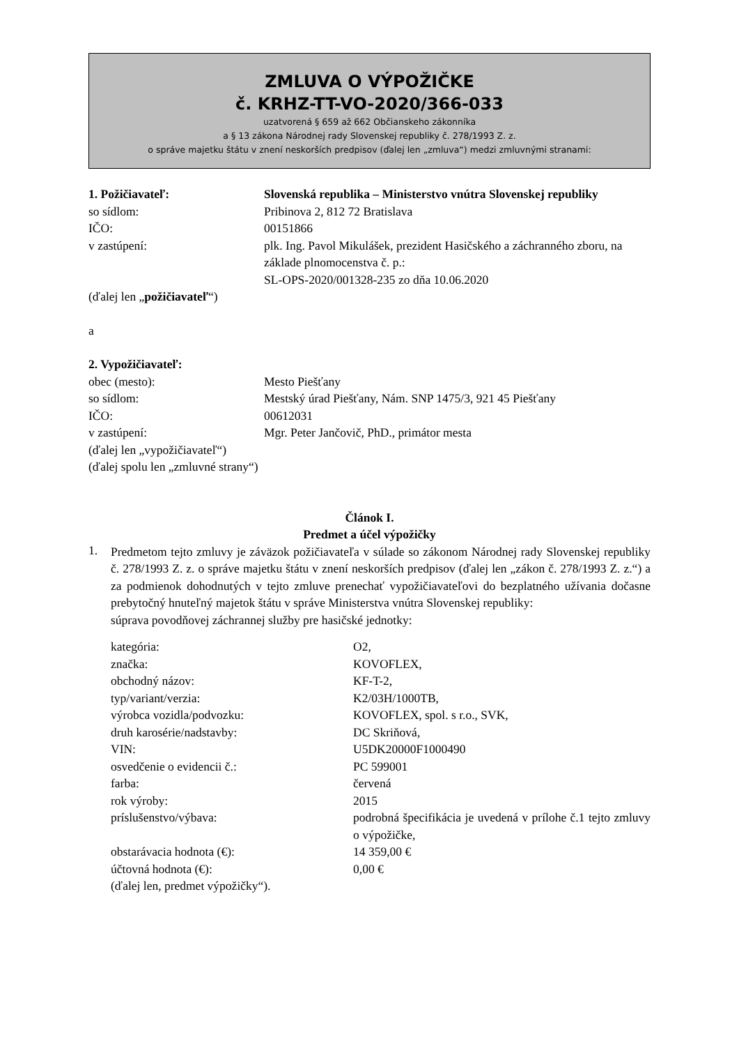ZMLUVA O VÝPOŽIČKE
č. KRHZ-TT-VO-2020/366-033
uzatvorená § 659 až 662 Občianskeho zákonníka
a § 13 zákona Národnej rady Slovenskej republiky č. 278/1993 Z. z.
o správe majetku štátu v znení neskorších predpisov (ďalej len „zmluva“) medzi zmluvnými stranami:
| 1. Požičiavateľ: | Slovenská republika – Ministerstvo vnútra Slovenskej republiky |
| so sídlom: | Pribinova 2, 812 72 Bratislava |
| IČO: | 00151866 |
| v zastúpení: | plk. Ing. Pavol Mikulášek, prezident Hasičského a záchranného zboru, na základe plnomocenstva č. p.: SL-OPS-2020/001328-235 zo dňa 10.06.2020 |
(ďalej len „požičiavateľ“)
a
| 2. Vypožičiavateľ: | |
| obec (mesto): | Mesto Piešťany |
| so sídlom: | Mestský úrad Piešťany, Nám. SNP 1475/3, 921 45 Piešťany |
| IČO: | 00612031 |
| v zastúpení: | Mgr. Peter Jančovič, PhD., primátor mesta |
(ďalej len „vypožičiavateľ“)
(ďalej spolu len „zmluvné strany“)
Článok I.
Predmet a účel výpožičky
1.
Predmetom tejto zmluvy je záväzok požičiavateľa v súlade so zákonom Národnej rady Slovenskej republiky č. 278/1993 Z. z. o správe majetku štátu v znení neskorších predpisov (ďalej len „zákon č. 278/1993 Z. z.“) a za podmienok dohodnutých v tejto zmluve prenechať vypožičiavateľovi do bezplatného užívania dočasne prebytočný hnuteľný majetok štátu v správe Ministerstva vnútra Slovenskej republiky:
súprava povodňovej záchrannej služby pre hasičské jednotky:
| kategória: | O2, |
| značka: | KOVOFLEX, |
| obchodný názov: | KF-T-2, |
| typ/variant/verzia: | K2/03H/1000TB, |
| výrobca vozidla/podvozku: | KOVOFLEX, spol. s r.o., SVK, |
| druh karosérie/nadstavby: | DC Skriňová, |
| VIN: | U5DK20000F1000490 |
| osvedčenie o evidencii č.: | PC 599001 |
| farba: | červená |
| rok výroby: | 2015 |
| príslušenstvo/výbava: | podrobná špecifikácia je uvedená v prílohe č.1 tejto zmluvy o výpožičke, |
| obstarávacia hodnota (€): | 14 359,00 € |
| účtovná hodnota (€): | 0,00 € |
(ďalej len, predmet výpožičky“).